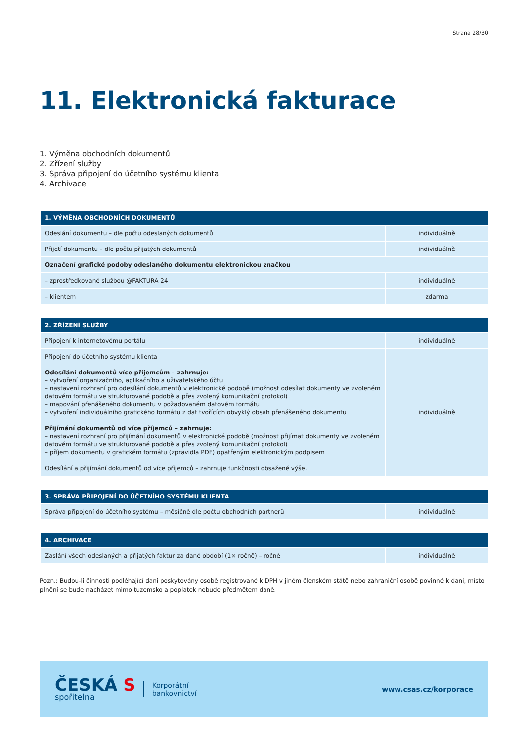Strana 28/30
11. Elektronická fakturace
1. Výměna obchodních dokumentů
2. Zřízení služby
3. Správa připojení do účetního systému klienta
4. Archivace
| 1. VÝMĚNA OBCHODNÍCH DOKUMENTŮ | |
| --- | --- |
| Odeslání dokumentu – dle počtu odeslaných dokumentů | individuálně |
| Přijetí dokumentu – dle počtu přijatých dokumentů | individuálně |
| Označení grafické podoby odeslaného dokumentu elektronickou značkou | |
| – zprostředkované službou @FAKTURA 24 | individuálně |
| – klientem | zdarma |
| 2. ZŘÍZENÍ SLUŽBY | |
| --- | --- |
| Připojení k internetovému portálu | individuálně |
| Připojení do účetního systému klienta Odesílání dokumentů více příjemcům – zahrnuje: – vytvoření organizačního, aplikačního a uživatelského účtu – nastavení rozhraní pro odesílání dokumentů v elektronické podobě (možnost odesílat dokumenty ve zvoleném datovém formátu ve strukturované podobě a přes zvolený komunikační protokol) – mapování přenášeného dokumentu v požadovaném datovém formátu – vytvoření individuálního grafického formátu z dat tvořících obvyklý obsah přenášeného dokumentu Přijímání dokumentů od více příjemců – zahrnuje: – nastavení rozhraní pro přijímání dokumentů v elektronické podobě (možnost přijímat dokumenty ve zvoleném datovém formátu ve strukturované podobě a přes zvolený komunikační protokol) – příjem dokumentu v grafickém formátu (zpravidla PDF) opatřeným elektronickým podpisem Odesílání a přijímání dokumentů od více příjemců – zahrnuje funkčnosti obsažené výše. | individuálně |
| 3. SPRÁVA PŘIPOJENÍ DO ÚČETNÍHO SYSTÉMU KLIENTA | |
| --- | --- |
| Správa připojení do účetního systému – měsíčně dle počtu obchodních partnerů | individuálně |
| 4. ARCHIVACE | |
| --- | --- |
| Zaslání všech odeslaných a přijatých faktur za dané období (1× ročně) – ročně | individuálně |
Pozn.: Budou-li činnosti podléhající dani poskytovány osobě registrované k DPH v jiném členském státě nebo zahraniční osobě povinné k dani, místo plnění se bude nacházet mimo tuzemsko a poplatek nebude předmětem daně.
ČESKÁ S
spořitelna
Korporátní
bankovnictví
www.csas.cz/korporace